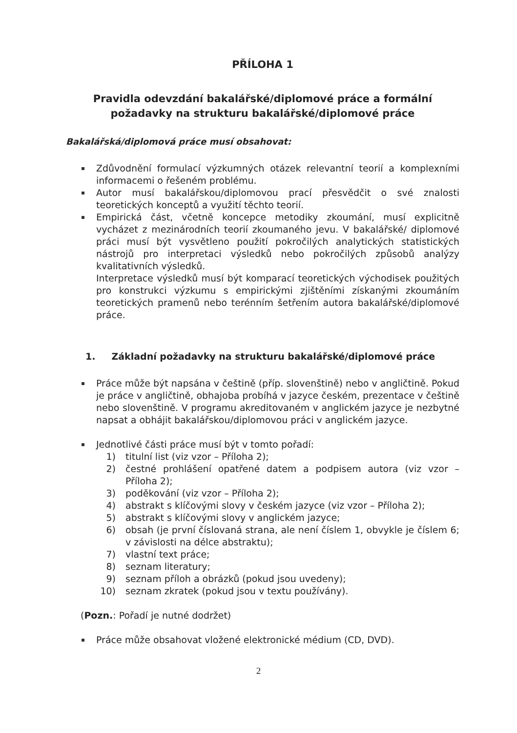PŘÍLOHA 1
Pravidla odevzdání bakalářské/diplomové práce a formální požadavky na strukturu bakalářské/diplomové práce
Bakalářská/diplomová práce musí obsahovat:
Zdůvodnění formulací výzkumných otázek relevantní teorií a komplexními informacemi o řešeném problému.
Autor musí bakalářskou/diplomovou prací přesvědčit o své znalosti teoretických konceptů a využití těchto teorií.
Empirická část, včetně koncepce metodiky zkoumání, musí explicitně vycházet z mezinárodních teorií zkoumaného jevu. V bakalářské/ diplomové práci musí být vysvětleno použití pokročilých analytických statistických nástrojů pro interpretaci výsledků nebo pokročilých způsobů analýzy kvalitativních výsledků.
Interpretace výsledků musí být komparací teoretických východisek použitých pro konstrukci výzkumu s empirickými zjištěními získanými zkoumáním teoretických pramenů nebo terénním šetřením autora bakalářské/diplomové práce.
1. Základní požadavky na strukturu bakalářské/diplomové práce
Práce může být napsána v češtině (příp. slovenštině) nebo v angličtině. Pokud je práce v angličtině, obhajoba probíhá v jazyce českém, prezentace v češtině nebo slovenštině. V programu akreditovaném v anglickém jazyce je nezbytné napsat a obhájit bakalářskou/diplomovou práci v anglickém jazyce.
Jednotlivé části práce musí být v tomto pořadí:
1) titulní list (viz vzor – Příloha 2);
2) čestné prohlášení opatřené datem a podpisem autora (viz vzor – Příloha 2);
3) poděkování (viz vzor – Příloha 2);
4) abstrakt s klíčovými slovy v českém jazyce (viz vzor – Příloha 2);
5) abstrakt s klíčovými slovy v anglickém jazyce;
6) obsah (je první číslovaná strana, ale není číslem 1, obvykle je číslem 6; v závislosti na délce abstraktu);
7) vlastní text práce;
8) seznam literatury;
9) seznam příloh a obrázků (pokud jsou uvedeny);
10) seznam zkratek (pokud jsou v textu používány).
(Pozn.: Pořadí je nutné dodržet)
Práce může obsahovat vložené elektronické médium (CD, DVD).
2